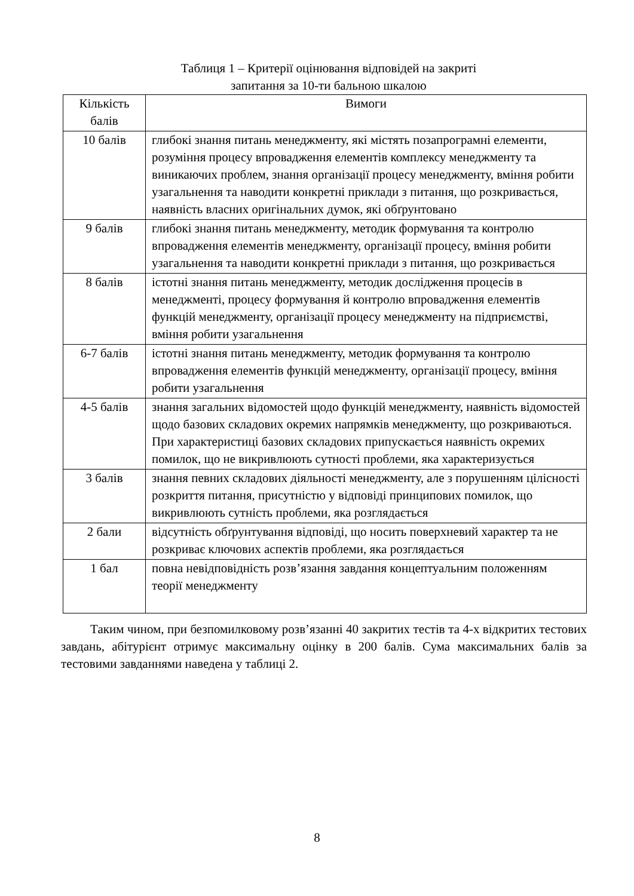Таблиця 1 – Критерії оцінювання відповідей на закриті
запитання за 10-ти бальною шкалою
| Кількість балів | Вимоги |
| --- | --- |
| 10 балів | глибокі знання питань менеджменту, які містять позапрограмні елементи, розуміння процесу впровадження елементів комплексу менеджменту та виникаючих проблем, знання організації процесу менеджменту, вміння робити узагальнення та наводити конкретні приклади з питання, що розкривається, наявність власних оригінальних думок, які обґрунтовано |
| 9 балів | глибокі знання питань менеджменту, методик формування та контролю впровадження елементів менеджменту, організації процесу, вміння робити узагальнення та наводити конкретні приклади з питання, що розкривається |
| 8 балів | істотні знання питань менеджменту, методик дослідження процесів в менеджменті, процесу формування й контролю впровадження елементів функцій менеджменту, організації процесу менеджменту на підприємстві, вміння робити узагальнення |
| 6-7 балів | істотні знання питань менеджменту, методик формування та контролю впровадження елементів функцій менеджменту, організації процесу, вміння робити узагальнення |
| 4-5 балів | знання загальних відомостей щодо функцій менеджменту, наявність відомостей щодо базових складових окремих напрямків менеджменту, що розкриваються. При характеристиці базових складових припускається наявність окремих помилок, що не викривлюють сутності проблеми, яка характеризується |
| 3 балів | знання певних складових діяльності менеджменту, але з порушенням цілісності розкриття питання, присутністю у відповіді принципових помилок, що викривлюють сутність проблеми, яка розглядається |
| 2 бали | відсутність обґрунтування відповіді, що носить поверхневий характер та не розкриває ключових аспектів проблеми, яка розглядається |
| 1 бал | повна невідповідність розв’язання завдання концептуальним положенням теорії менеджменту |
Таким чином, при безпомилковому розв’язанні 40 закритих тестів та 4-х відкритих тестових завдань, абітурієнт отримує максимальну оцінку в 200 балів. Сума максимальних балів за тестовими завданнями наведена у таблиці 2.
8